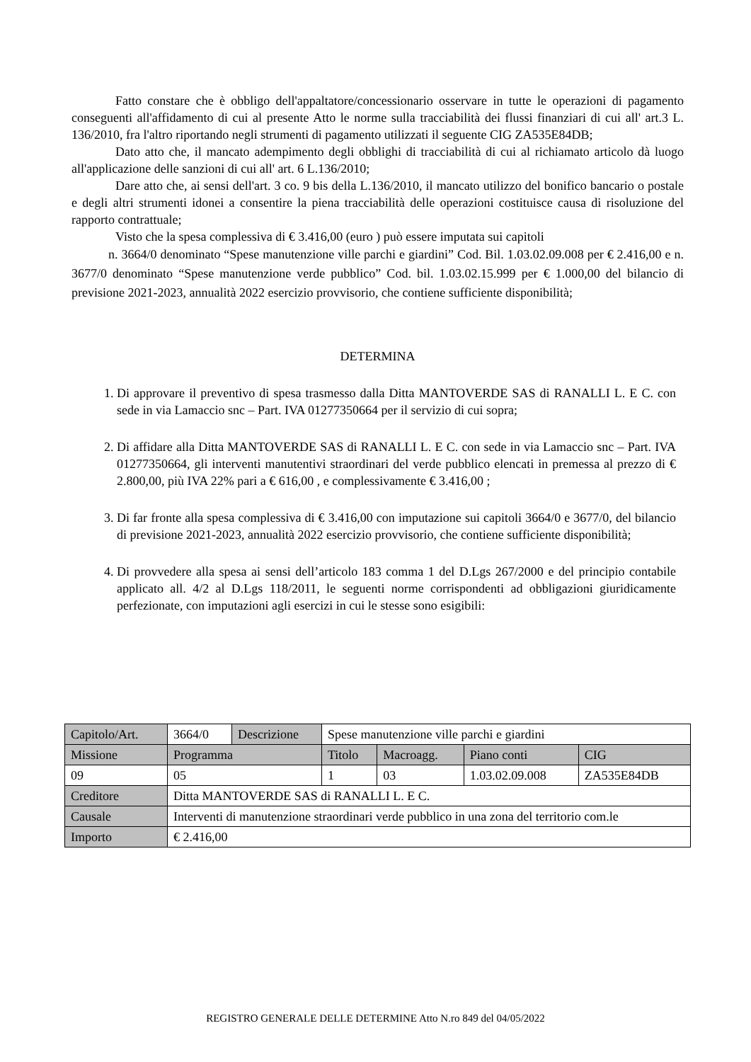Fatto constare che è obbligo dell'appaltatore/concessionario osservare in tutte le operazioni di pagamento conseguenti all'affidamento di cui al presente Atto le norme sulla tracciabilità dei flussi finanziari di cui all' art.3 L. 136/2010, fra l'altro riportando negli strumenti di pagamento utilizzati il seguente CIG ZA535E84DB;
Dato atto che, il mancato adempimento degli obblighi di tracciabilità di cui al richiamato articolo dà luogo all'applicazione delle sanzioni di cui all' art. 6 L.136/2010;
Dare atto che, ai sensi dell'art. 3 co. 9 bis della L.136/2010, il mancato utilizzo del bonifico bancario o postale e degli altri strumenti idonei a consentire la piena tracciabilità delle operazioni costituisce causa di risoluzione del rapporto contrattuale;
Visto che la spesa complessiva di € 3.416,00 (euro ) può essere imputata sui capitoli
n. 3664/0 denominato “Spese manutenzione ville parchi e giardini” Cod. Bil. 1.03.02.09.008 per € 2.416,00 e n. 3677/0 denominato “Spese manutenzione verde pubblico” Cod. bil. 1.03.02.15.999 per € 1.000,00 del bilancio di previsione 2021-2023, annualità 2022 esercizio provvisorio, che contiene sufficiente disponibilità;
DETERMINA
1. Di approvare il preventivo di spesa trasmesso dalla Ditta MANTOVERDE SAS di RANALLI L. E C. con sede in via Lamaccio snc – Part. IVA 01277350664 per il servizio di cui sopra;
2. Di affidare alla Ditta MANTOVERDE SAS di RANALLI L. E C. con sede in via Lamaccio snc – Part. IVA 01277350664, gli interventi manutentivi straordinari del verde pubblico elencati in premessa al prezzo di € 2.800,00, più IVA 22% pari a € 616,00 , e complessivamente € 3.416,00 ;
3. Di far fronte alla spesa complessiva di € 3.416,00 con imputazione sui capitoli 3664/0 e 3677/0, del bilancio di previsione 2021-2023, annualità 2022 esercizio provvisorio, che contiene sufficiente disponibilità;
4. Di provvedere alla spesa ai sensi dell’articolo 183 comma 1 del D.Lgs 267/2000 e del principio contabile applicato all. 4/2 al D.Lgs 118/2011, le seguenti norme corrispondenti ad obbligazioni giuridicamente perfezionate, con imputazioni agli esercizi in cui le stesse sono esigibili:
| Capitolo/Art. | 3664/0 | Descrizione | Spese manutenzione ville parchi e giardini | | | |
| Missione | Programma | | Titolo | Macroagg. | Piano conti | CIG |
| 09 | 05 | | 1 | 03 | 1.03.02.09.008 | ZA535E84DB |
| Creditore | Ditta MANTOVERDE SAS di RANALLI L. E C. | | | | | |
| Causale | Interventi di manutenzione straordinari verde pubblico in una zona del territorio com.le | | | | | |
| Importo | € 2.416,00 | | | | | |
REGISTRO GENERALE DELLE DETERMINE Atto N.ro 849 del 04/05/2022